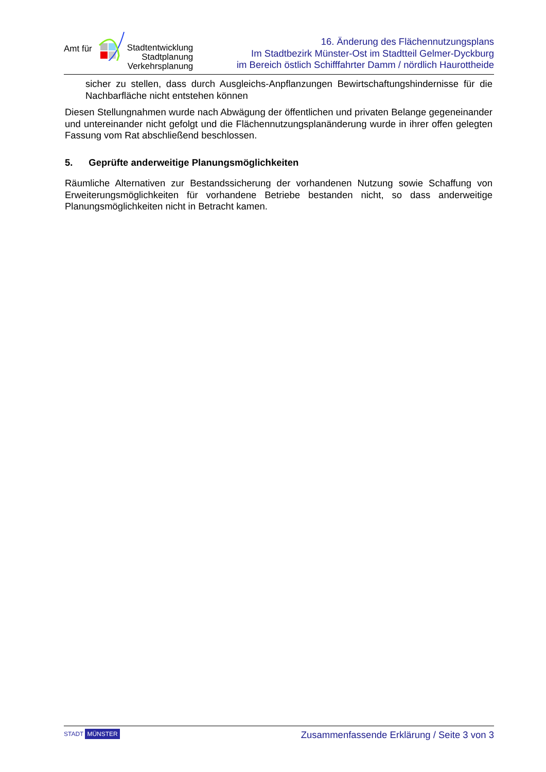Amt für Stadtentwicklung
Stadtplanung
Verkehrsplanung
16. Änderung des Flächennutzungsplans
Im Stadtbezirk Münster-Ost im Stadtteil Gelmer-Dyckburg
im Bereich östlich Schifffahrter Damm / nördlich Haurottheide
sicher zu stellen, dass durch Ausgleichs-Anpflanzungen Bewirtschaftungshindernisse für die Nachbarfläche nicht entstehen können
Diesen Stellungnahmen wurde nach Abwägung der öffentlichen und privaten Belange gegeneinander und untereinander nicht gefolgt und die Flächennutzungsplanänderung wurde in ihrer offen gelegten Fassung vom Rat abschließend beschlossen.
5. Geprüfte anderweitige Planungsmöglichkeiten
Räumliche Alternativen zur Bestandssicherung der vorhandenen Nutzung sowie Schaffung von Erweiterungsmöglichkeiten für vorhandene Betriebe bestanden nicht, so dass anderweitige Planungsmöglichkeiten nicht in Betracht kamen.
STADT MÜNSTER
Zusammenfassende Erklärung / Seite 3 von 3